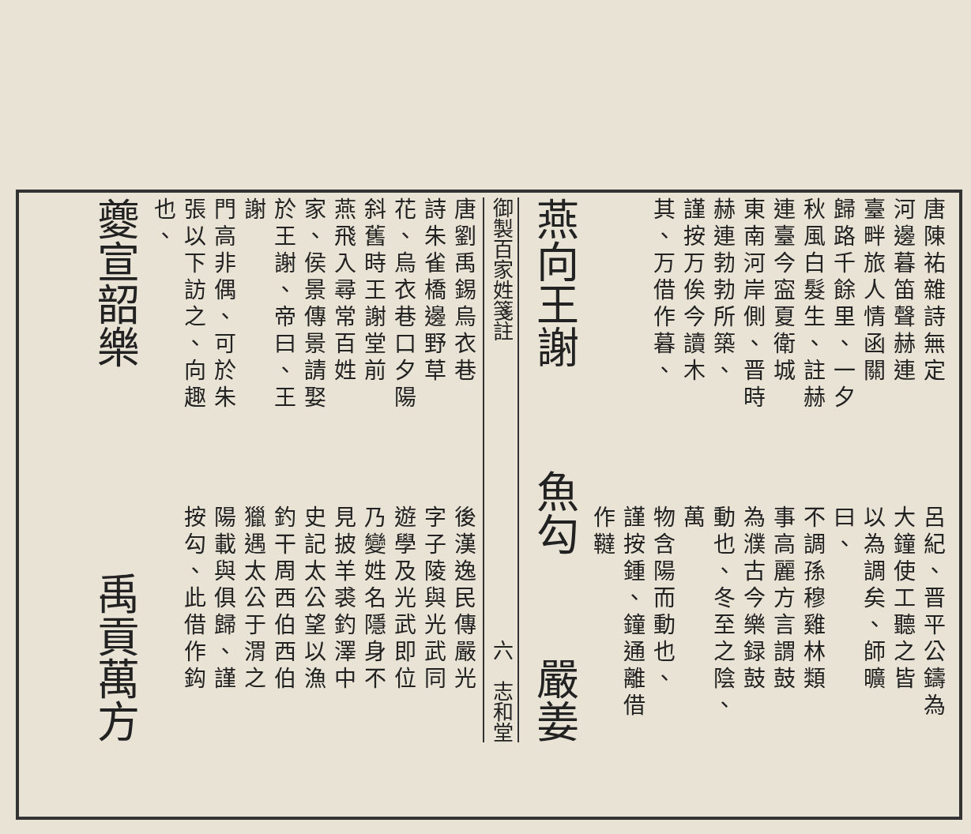唐陳祐雜詩無定
河邊暮笛聲赫連
臺畔旅人情函關
歸路千餘里、一夕
秋風白髮生、註赫
連臺今寍夏衛城
東南河岸側、晋時
赫連勃勃所築、
謹按万俟今讀木
其、万借作暮、
呂紀、晋平公鑄為
大鐘使工聽之皆
以為調矣、師曠曰、
不調孫穆雞林類
事高麗方言謂鼓
為濮古今樂録鼓
動也、冬至之陰、萬
物含陽而動也、
謹按鍾、鐘通離借
作韃
燕向王謝 魚勾 嚴姜
御製百家姓箋註 六　志和堂
唐劉禹錫烏衣巷
詩朱雀橋邊野草
花、烏衣巷口夕陽
斜舊時王謝堂前
燕飛入尋常百姓
家、侯景傳景請娶
於王謝、帝曰、王謝
門高非偶、可於朱
張以下訪之、向趣
也、
後漢逸民傳嚴光
字子陵與光武同
遊學及光武即位
乃變姓名隱身不
見披羊裘釣澤中
史記太公望以漁
釣干周西伯西伯
獵遇太公于渭之
陽載與俱歸、謹
按勾、此借作鈎
夔宣韶樂 禹貢萬方